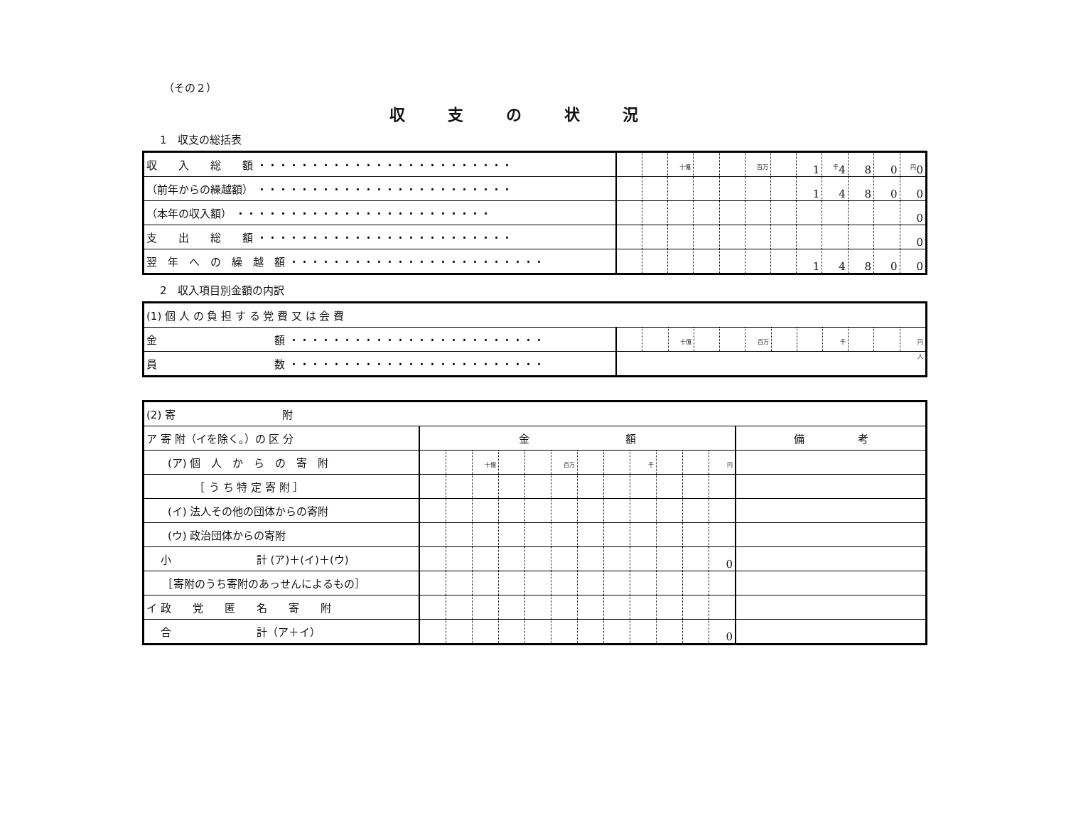（その２）
収支の状況
1　収支の総括表
| 収 入 総 額 ・・・・・・・・・・・・・・・・・・・・・・・・ | | | <sup>十億</sup> | | | <sup>百万</sup> | | 1 | <sup>千</sup>4 | 8 | 0 | <sup>円</sup>0 |
| （前年からの繰越額） ・・・・・・・・・・・・・・・・・・・・・・・・ | | | | | | | | 1 | 4 | 8 | 0 | 0 |
| （本年の収入額） ・・・・・・・・・・・・・・・・・・・・・・・・ | | | | | | | | | | | | 0 |
| 支 出 総 額 ・・・・・・・・・・・・・・・・・・・・・・・・ | | | | | | | | | | | | 0 |
| 翌 年 へ の 繰 越 額 ・・・・・・・・・・・・・・・・・・・・・・・・ | | | | | | | | 1 | 4 | 8 | 0 | 0 |
2　収入項目別金額の内訳
| (1) 個 人 の 負 担 す る 党 費 又 は 会 費 | | | | | | | | | | | | |
| 金 額 ・・・・・・・・・・・・・・・・・・・・・・・・ | | | <sup>十億</sup> | | | <sup>百万</sup> | | | <sup>千</sup> | | | <sup>円</sup> |
| 員 数 ・・・・・・・・・・・・・・・・・・・・・・・・ | <sup>人</sup> | | | | | | | | | | | |
| (2) 寄 附 | | | | | | | | | | | | | |
| ア 寄 附（イを除く。）の 区 分 | 金 額 | | | | | | | | | | | | 備 考 |
| (ア) 個 人 か ら の 寄 附 | | | <sup>十億</sup> | | | <sup>百万</sup> | | | <sup>千</sup> | | | <sup>円</sup> | |
| ［ う ち 特 定 寄 附 ］ | | | | | | | | | | | | | |
| (イ) 法人その他の団体からの寄附 | | | | | | | | | | | | | |
| (ウ) 政治団体からの寄附 | | | | | | | | | | | | | |
| 小 計 (ア)＋(イ)＋(ウ) | | | | | | | | | | | | 0 | |
| ［寄附のうち寄附のあっせんによるもの］ | | | | | | | | | | | | | |
| イ 政 党 匿 名 寄 附 | | | | | | | | | | | | | |
| 合 計（ア＋イ） | | | | | | | | | | | | 0 | |